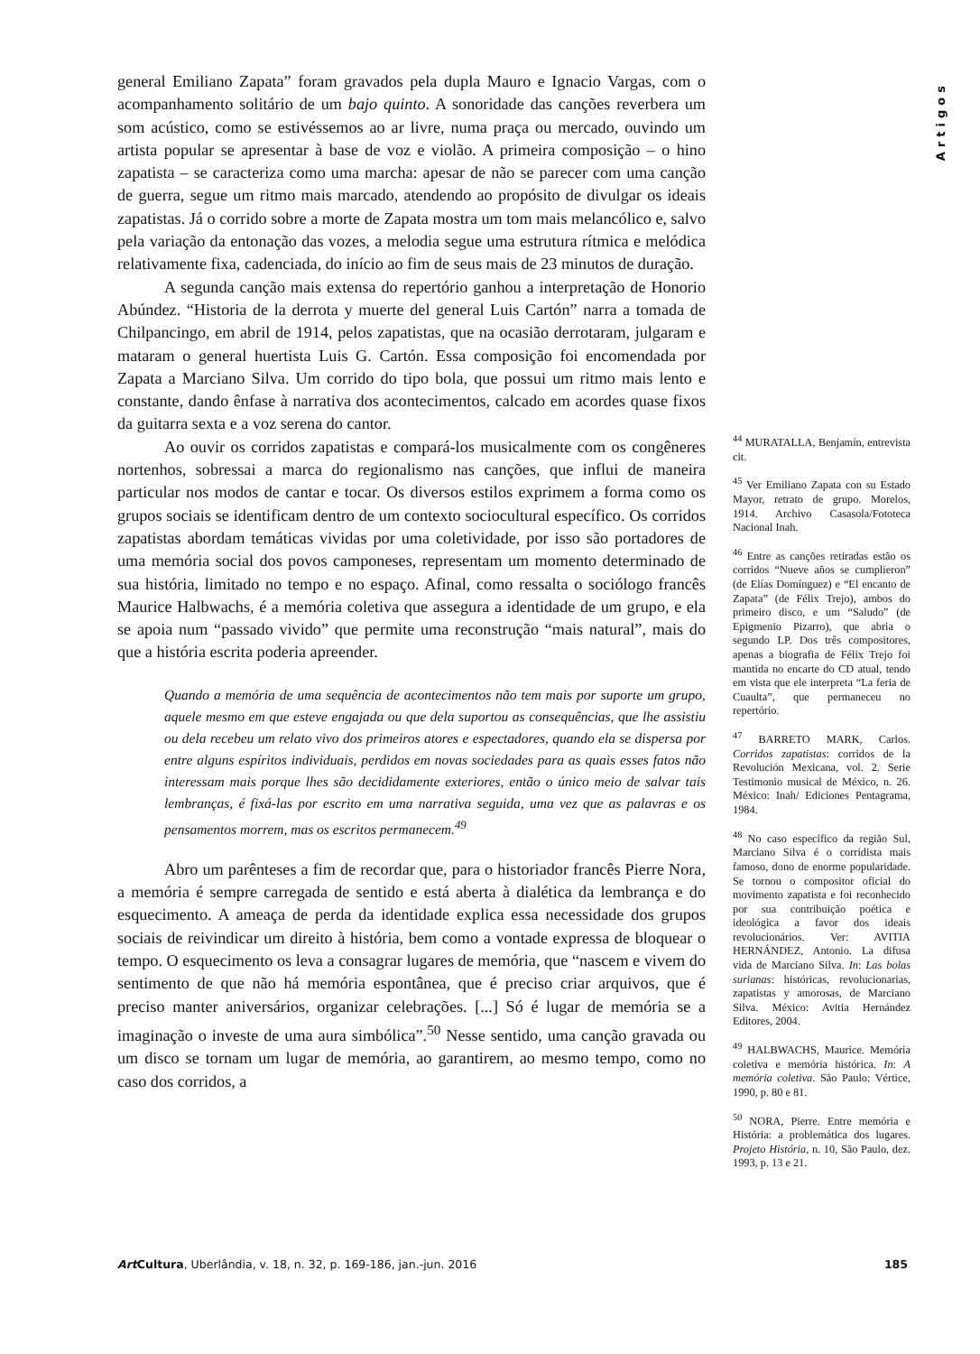Artigos
general Emiliano Zapata” foram gravados pela dupla Mauro e Ignacio Vargas, com o acompanhamento solitário de um bajo quinto. A sonoridade das canções reverbera um som acústico, como se estivéssemos ao ar livre, numa praça ou mercado, ouvindo um artista popular se apresentar à base de voz e violão. A primeira composição – o hino zapatista – se caracteriza como uma marcha: apesar de não se parecer com uma canção de guerra, segue um ritmo mais marcado, atendendo ao propósito de divulgar os ideais zapatistas. Já o corrido sobre a morte de Zapata mostra um tom mais melancólico e, salvo pela variação da entonação das vozes, a melodia segue uma estrutura rítmica e melódica relativamente fixa, cadenciada, do início ao fim de seus mais de 23 minutos de duração.
A segunda canção mais extensa do repertório ganhou a interpretação de Honorio Abúndez. “Historia de la derrota y muerte del general Luis Cartón” narra a tomada de Chilpancingo, em abril de 1914, pelos zapatistas, que na ocasião derrotaram, julgaram e mataram o general huertista Luis G. Cartón. Essa composição foi encomendada por Zapata a Marciano Silva. Um corrido do tipo bola, que possui um ritmo mais lento e constante, dando ênfase à narrativa dos acontecimentos, calcado em acordes quase fixos da guitarra sexta e a voz serena do cantor.
Ao ouvir os corridos zapatistas e compará-los musicalmente com os congêneres nortenhos, sobressai a marca do regionalismo nas canções, que influi de maneira particular nos modos de cantar e tocar. Os diversos estilos exprimem a forma como os grupos sociais se identificam dentro de um contexto sociocultural específico. Os corridos zapatistas abordam temáticas vividas por uma coletividade, por isso são portadores de uma memória social dos povos camponeses, representam um momento determinado de sua história, limitado no tempo e no espaço. Afinal, como ressalta o sociólogo francês Maurice Halbwachs, é a memória coletiva que assegura a identidade de um grupo, e ela se apoia num “passado vivido” que permite uma reconstrução “mais natural”, mais do que a história escrita poderia apreender.
Quando a memória de uma sequência de acontecimentos não tem mais por suporte um grupo, aquele mesmo em que esteve engajada ou que dela suportou as consequências, que lhe assistiu ou dela recebeu um relato vivo dos primeiros atores e espectadores, quando ela se dispersa por entre alguns espíritos individuais, perdidos em novas sociedades para as quais esses fatos não interessam mais porque lhes são decididamente exteriores, então o único meio de salvar tais lembranças, é fixá-las por escrito em uma narrativa seguida, uma vez que as palavras e os pensamentos morrem, mas os escritos permanecem.<sup>49</sup>
Abro um parênteses a fim de recordar que, para o historiador francês Pierre Nora, a memória é sempre carregada de sentido e está aberta à dialética da lembrança e do esquecimento. A ameaça de perda da identidade explica essa necessidade dos grupos sociais de reivindicar um direito à história, bem como a vontade expressa de bloquear o tempo. O esquecimento os leva a consagrar lugares de memória, que “nascem e vivem do sentimento de que não há memória espontânea, que é preciso criar arquivos, que é preciso manter aniversários, organizar celebrações. [...] Só é lugar de memória se a imaginação o investe de uma aura simbólica”.<sup>50</sup> Nesse sentido, uma canção gravada ou um disco se tornam um lugar de memória, ao garantirem, ao mesmo tempo, como no caso dos corridos, a
<sup>44</sup> MURATALLA, Benjamín, entrevista cit.
<sup>45</sup> Ver Emiliano Zapata con su Estado Mayor, retrato de grupo. Morelos, 1914. Archivo Casasola/Fototeca Nacional Inah.
<sup>46</sup> Entre as canções retiradas estão os corridos “Nueve años se cumplieron” (de Elías Domínguez) e “El encanto de Zapata” (de Félix Trejo), ambos do primeiro disco, e um “Saludo” (de Epigmenio Pizarro), que abria o segundo LP. Dos três compositores, apenas a biografia de Félix Trejo foi mantida no encarte do CD atual, tendo em vista que ele interpreta “La feria de Cuaulta”, que permaneceu no repertório.
<sup>47</sup> BARRETO MARK, Carlos. Corridos zapatistas: corridos de la Revolución Mexicana, vol. 2. Serie Testimonio musical de México, n. 26. México: Inah/ Ediciones Pentagrama, 1984.
<sup>48</sup> No caso específico da região Sul, Marciano Silva é o corridista mais famoso, dono de enorme popularidade. Se tornou o compositor oficial do movimento zapatista e foi reconhecido por sua contribuição poética e ideológica a favor dos ideais revolucionários. Ver: AVITIA HERNÁNDEZ, Antonio. La difusa vida de Marciano Silva. In: Las bolas surianas: históricas, revolucionarias, zapatistas y amorosas, de Marciano Silva. México: Avitia Hernández Editores, 2004.
<sup>49</sup> HALBWACHS, Maurice. Memória coletiva e memória histórica. In: A memória coletiva. São Paulo: Vértice, 1990, p. 80 e 81.
<sup>50</sup> NORA, Pierre. Entre memória e História: a problemática dos lugares. Projeto História, n. 10, São Paulo, dez. 1993, p. 13 e 21.
Art Cultura, Uberlândia, v. 18, n. 32, p. 169-186, jan.-jun. 2016 185